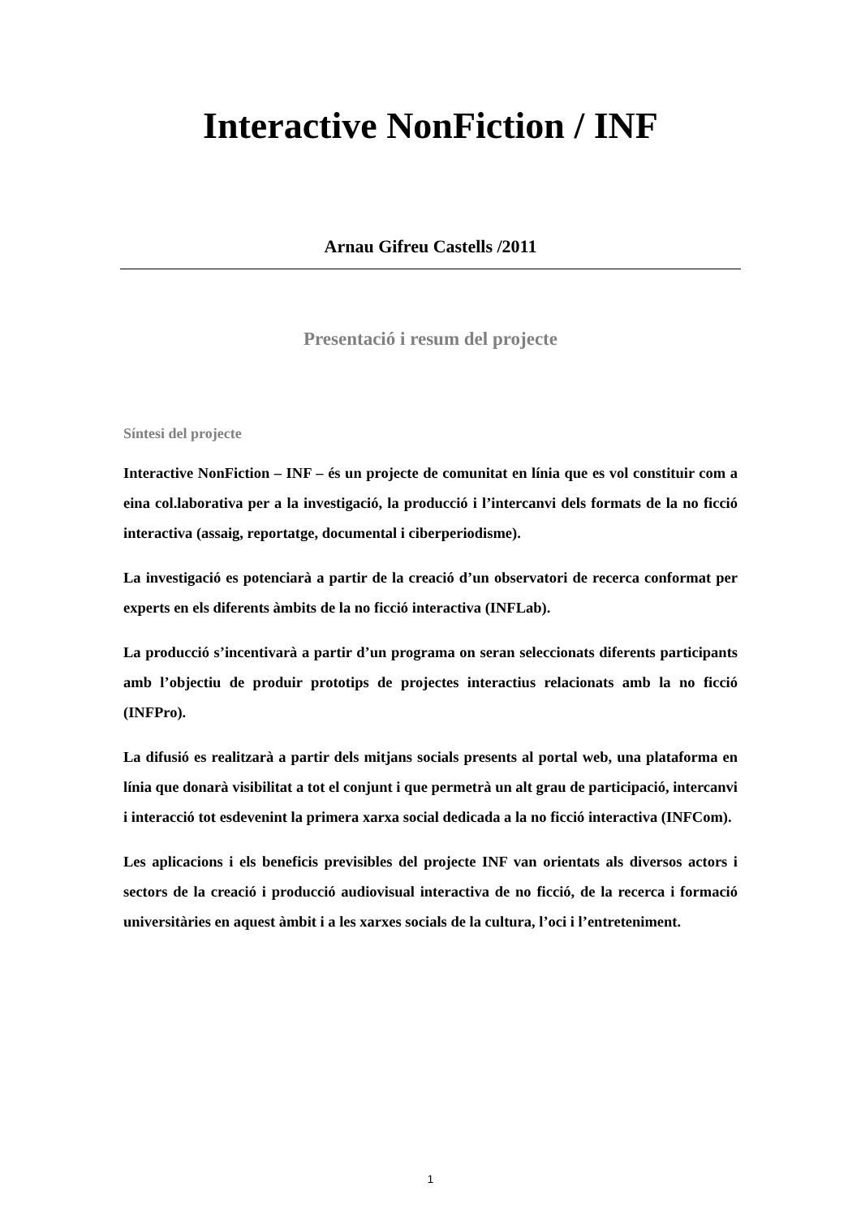Interactive NonFiction / INF
Arnau Gifreu Castells /2011
Presentació i resum del projecte
Síntesi del projecte
Interactive NonFiction – INF – és un projecte de comunitat en línia que es vol constituir com a eina col.laborativa per a la investigació, la producció i l’intercanvi dels formats de la no ficció interactiva (assaig, reportatge, documental i ciberperiodisme).
La investigació es potenciarà a partir de la creació d’un observatori de recerca conformat per experts en els diferents àmbits de la no ficció interactiva (INFLab).
La producció s’incentivarà a partir d’un programa on seran seleccionats diferents participants amb l’objectiu de produir prototips de projectes interactius relacionats amb la no ficció (INFPro).
La difusió es realitzarà a partir dels mitjans socials presents al portal web, una plataforma en línia que donarà visibilitat a tot el conjunt i que permetrà un alt grau de participació, intercanvi i interacció tot esdevenint la primera xarxa social dedicada a la no ficció interactiva (INFCom).
Les aplicacions i els beneficis previsibles del projecte INF van orientats als diversos actors i sectors de la creació i producció audiovisual interactiva de no ficció, de la recerca i formació universitàries en aquest àmbit i a les xarxes socials de la cultura, l’oci i l’entreteniment.
1